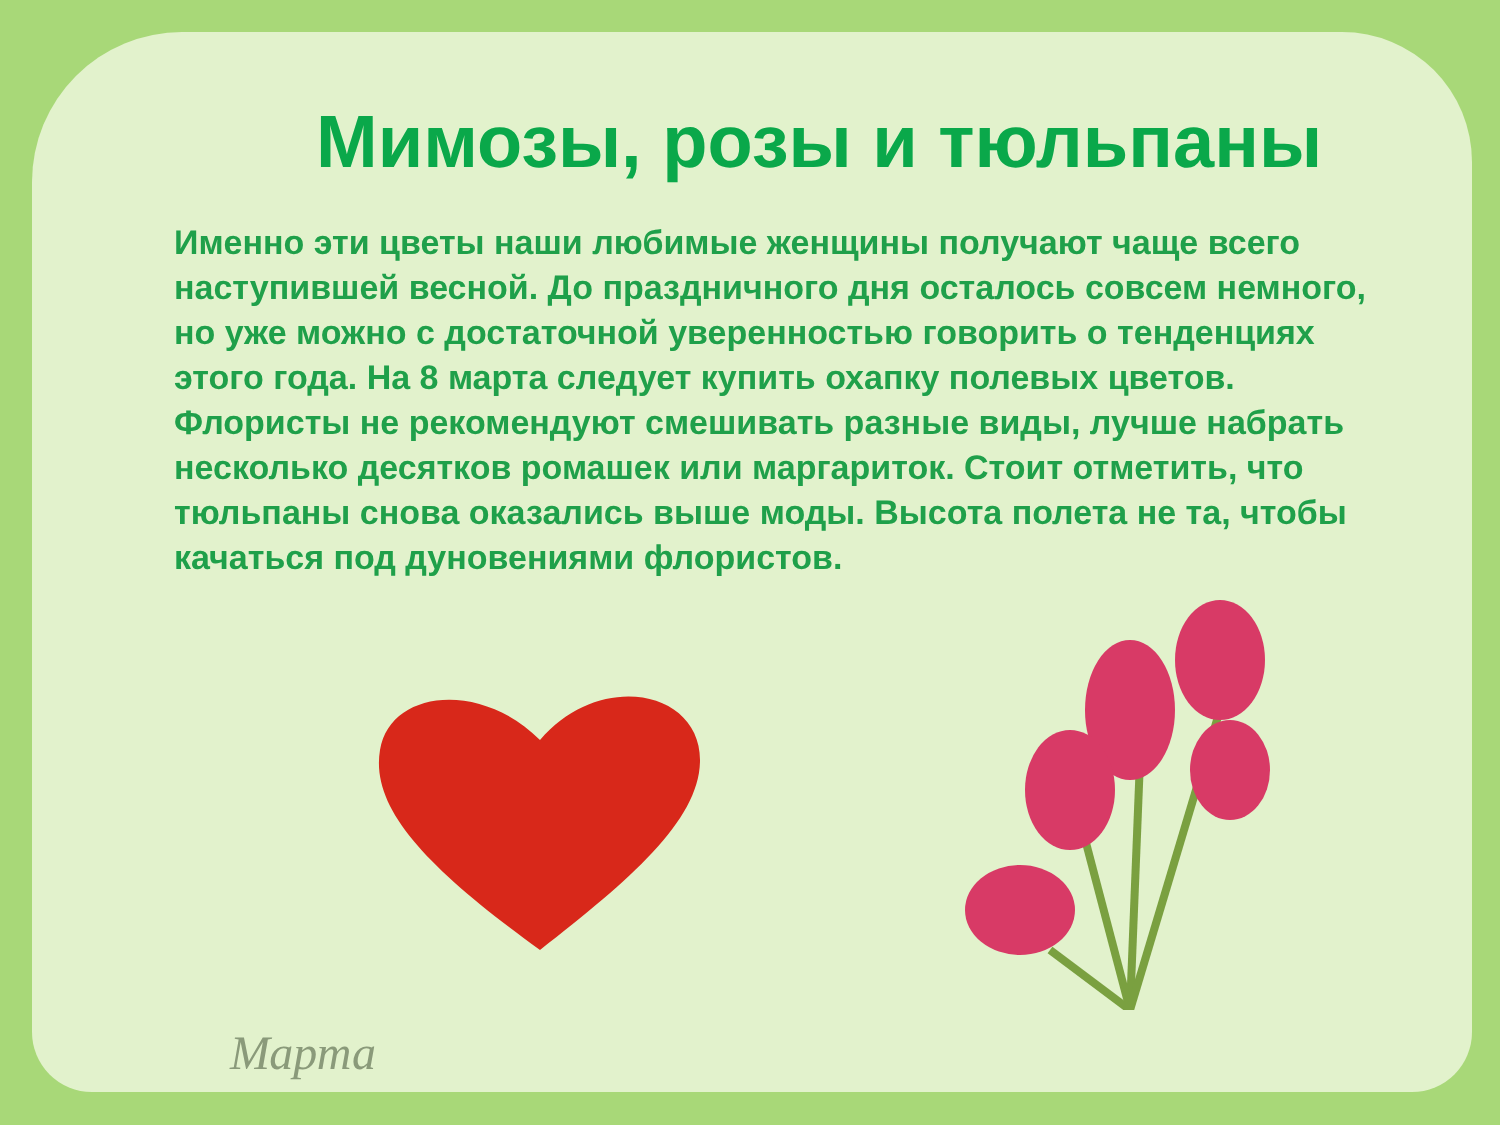Мимозы, розы и тюльпаны
Именно эти цветы наши любимые женщины получают чаще всего наступившей весной. До праздничного дня осталось совсем немного, но уже можно с достаточной уверенностью говорить о тенденциях этого года. На 8 марта следует купить охапку полевых цветов. Флористы не рекомендуют смешивать разные виды, лучше набрать несколько десятков ромашек или маргариток. Стоит отметить, что тюльпаны снова оказались выше моды. Высота полета не та, чтобы качаться под дуновениями флористов.
Марта